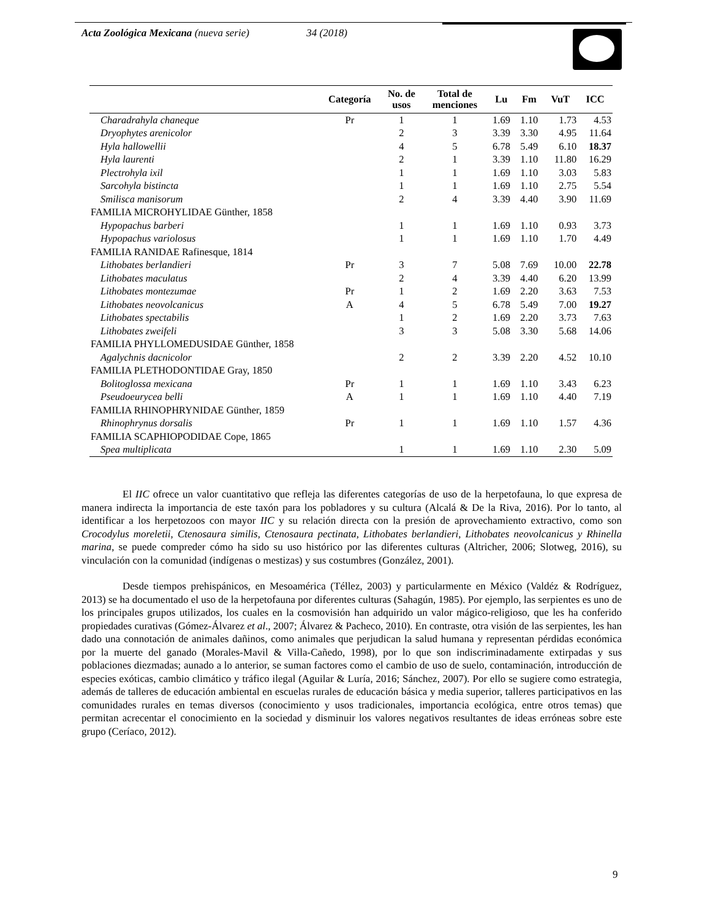Acta Zoológica Mexicana (nueva serie) 34 (2018)
| | Categoría | No. de usos | Total de menciones | Lu | Fm | VuT | ICC |
| --- | --- | --- | --- | --- | --- | --- | --- |
| Charadrahyla chaneque | Pr | 1 | 1 | 1.69 | 1.10 | 1.73 | 4.53 |
| Dryophytes arenicolor | | 2 | 3 | 3.39 | 3.30 | 4.95 | 11.64 |
| Hyla hallowellii | | 4 | 5 | 6.78 | 5.49 | 6.10 | 18.37 |
| Hyla laurenti | | 2 | 1 | 3.39 | 1.10 | 11.80 | 16.29 |
| Plectrohyla ixil | | 1 | 1 | 1.69 | 1.10 | 3.03 | 5.83 |
| Sarcohyla bistincta | | 1 | 1 | 1.69 | 1.10 | 2.75 | 5.54 |
| Smilisca manisorum | | 2 | 4 | 3.39 | 4.40 | 3.90 | 11.69 |
| FAMILIA MICROHYLIDAE Günther, 1858 | | | | | | | |
| Hypopachus barberi | | 1 | 1 | 1.69 | 1.10 | 0.93 | 3.73 |
| Hypopachus variolosus | | 1 | 1 | 1.69 | 1.10 | 1.70 | 4.49 |
| FAMILIA RANIDAE Rafinesque, 1814 | | | | | | | |
| Lithobates berlandieri | Pr | 3 | 7 | 5.08 | 7.69 | 10.00 | 22.78 |
| Lithobates maculatus | | 2 | 4 | 3.39 | 4.40 | 6.20 | 13.99 |
| Lithobates montezumae | Pr | 1 | 2 | 1.69 | 2.20 | 3.63 | 7.53 |
| Lithobates neovolcanicus | A | 4 | 5 | 6.78 | 5.49 | 7.00 | 19.27 |
| Lithobates spectabilis | | 1 | 2 | 1.69 | 2.20 | 3.73 | 7.63 |
| Lithobates zweifeli | | 3 | 3 | 5.08 | 3.30 | 5.68 | 14.06 |
| FAMILIA PHYLLOMEDUSIDAE Günther, 1858 | | | | | | | |
| Agalychnis dacnicolor | | 2 | 2 | 3.39 | 2.20 | 4.52 | 10.10 |
| FAMILIA PLETHODONTIDAE Gray, 1850 | | | | | | | |
| Bolitoglossa mexicana | Pr | 1 | 1 | 1.69 | 1.10 | 3.43 | 6.23 |
| Pseudoeurycea belli | A | 1 | 1 | 1.69 | 1.10 | 4.40 | 7.19 |
| FAMILIA RHINOPHRYNIDAE Günther, 1859 | | | | | | | |
| Rhinophrynus dorsalis | Pr | 1 | 1 | 1.69 | 1.10 | 1.57 | 4.36 |
| FAMILIA SCAPHIOPODIDAE Cope, 1865 | | | | | | | |
| Spea multiplicata | | 1 | 1 | 1.69 | 1.10 | 2.30 | 5.09 |
El IIC ofrece un valor cuantitativo que refleja las diferentes categorías de uso de la herpetofauna, lo que expresa de manera indirecta la importancia de este taxón para los pobladores y su cultura (Alcalá & De la Riva, 2016). Por lo tanto, al identificar a los herpetozoos con mayor IIC y su relación directa con la presión de aprovechamiento extractivo, como son Crocodylus moreletii, Ctenosaura similis, Ctenosaura pectinata, Lithobates berlandieri, Lithobates neovolcanicus y Rhinella marina, se puede compreder cómo ha sido su uso histórico por las diferentes culturas (Altricher, 2006; Slotweg, 2016), su vinculación con la comunidad (indígenas o mestizas) y sus costumbres (González, 2001).
Desde tiempos prehispánicos, en Mesoamérica (Téllez, 2003) y particularmente en México (Valdéz & Rodríguez, 2013) se ha documentado el uso de la herpetofauna por diferentes culturas (Sahagún, 1985). Por ejemplo, las serpientes es uno de los principales grupos utilizados, los cuales en la cosmovisión han adquirido un valor mágico-religioso, que les ha conferido propiedades curativas (Gómez-Álvarez et al., 2007; Álvarez & Pacheco, 2010). En contraste, otra visión de las serpientes, les han dado una connotación de animales dañinos, como animales que perjudican la salud humana y representan pérdidas económica por la muerte del ganado (Morales-Mavil & Villa-Cañedo, 1998), por lo que son indiscriminadamente extirpadas y sus poblaciones diezmadas; aunado a lo anterior, se suman factores como el cambio de uso de suelo, contaminación, introducción de especies exóticas, cambio climático y tráfico ilegal (Aguilar & Luría, 2016; Sánchez, 2007). Por ello se sugiere como estrategia, además de talleres de educación ambiental en escuelas rurales de educación básica y media superior, talleres participativos en las comunidades rurales en temas diversos (conocimiento y usos tradicionales, importancia ecológica, entre otros temas) que permitan acrecentar el conocimiento en la sociedad y disminuir los valores negativos resultantes de ideas erróneas sobre este grupo (Ceríaco, 2012).
9